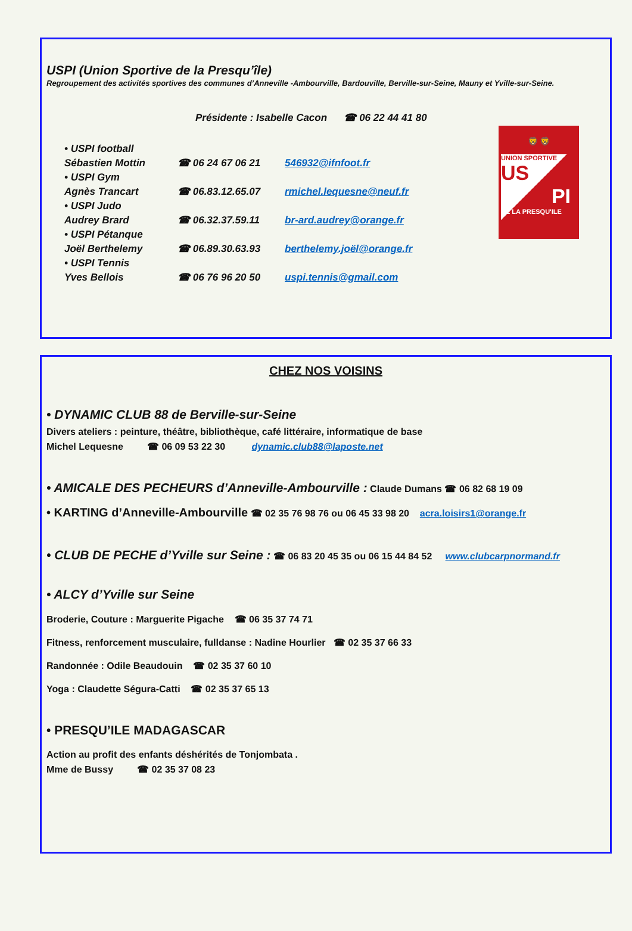USPI (Union Sportive de la Presqu’île)
Regroupement des activités sportives des communes d’Anneville -Ambourville, Bardouville, Berville-sur-Seine, Mauny et Yville-sur-Seine.
Présidente : Isabelle Cacon ☎ 06 22 44 41 80
• USPI football
Sébastien Mottin ☎ 06 24 67 06 21 546932@ifnfoot.fr
• USPI Gym
Agnès Trancart ☎ 06.83.12.65.07 rmichel.lequesne@neuf.fr
• USPI Judo
Audrey Brard ☎ 06.32.37.59.11 br-ard.audrey@orange.fr
• USPI Pétanque
Joël Berthelemy ☎ 06.89.30.63.93 berthelemy.joël@orange.fr
• USPI Tennis
Yves Bellois ☎ 06 76 96 20 50 uspi.tennis@gmail.com
🦁 🦁
UNION SPORTIVE
US
PI
DE LA PRESQU'ILE
CHEZ NOS VOISINS
• DYNAMIC CLUB 88 de Berville-sur-Seine
Divers ateliers : peinture, théâtre, bibliothèque, café littéraire, informatique de base
Michel Lequesne ☎ 06 09 53 22 30 dynamic.club88@laposte.net
• AMICALE DES PECHEURS d’Anneville-Ambourville : Claude Dumans ☎ 06 82 68 19 09
• KARTING d’Anneville-Ambourville ☎ 02 35 76 98 76 ou 06 45 33 98 20 acra.loisirs1@orange.fr
• CLUB DE PECHE d’Yville sur Seine : ☎ 06 83 20 45 35 ou 06 15 44 84 52 www.clubcarpnormand.fr
• ALCY d’Yville sur Seine
Broderie, Couture : Marguerite Pigache ☎ 06 35 37 74 71
Fitness, renforcement musculaire, fulldanse : Nadine Hourlier ☎ 02 35 37 66 33
Randonnée : Odile Beaudouin ☎ 02 35 37 60 10
Yoga : Claudette Ségura-Catti ☎ 02 35 37 65 13
• PRESQU’ILE MADAGASCAR
Action au profit des enfants déshérités de Tonjombata .
Mme de Bussy ☎ 02 35 37 08 23